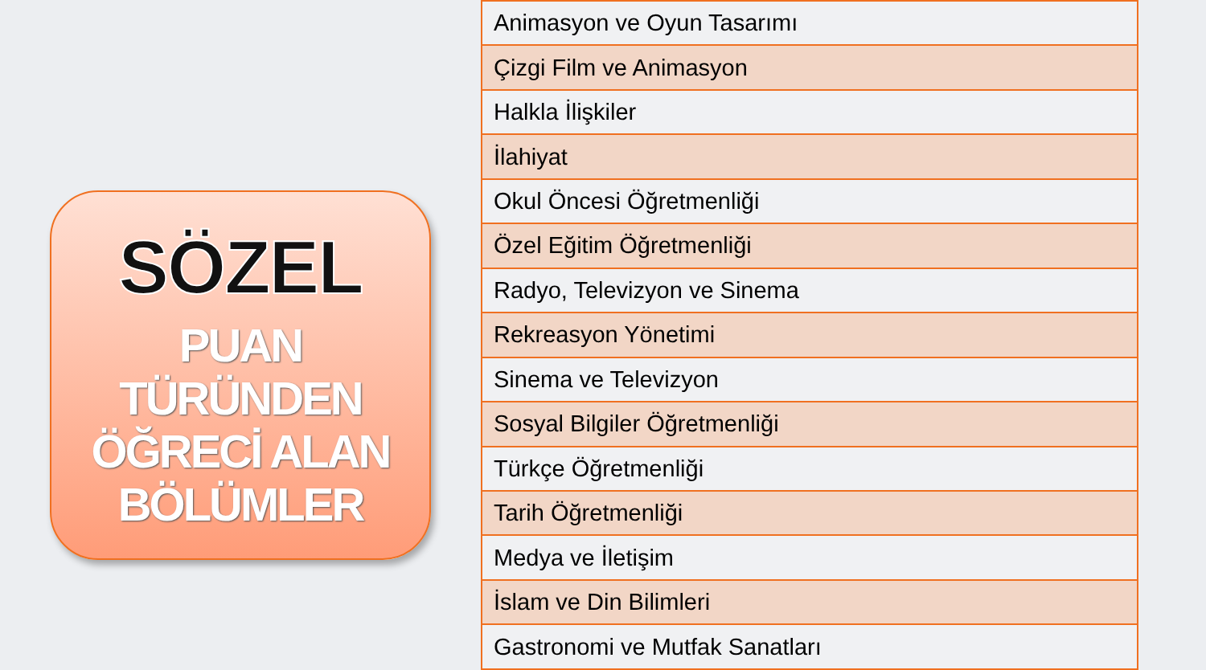SÖZEL
PUAN
TÜRÜNDEN
ÖĞRECİ ALAN
BÖLÜMLER
| Animasyon ve Oyun Tasarımı |
| Çizgi Film ve Animasyon |
| Halkla İlişkiler |
| İlahiyat |
| Okul Öncesi Öğretmenliği |
| Özel Eğitim Öğretmenliği |
| Radyo, Televizyon ve Sinema |
| Rekreasyon Yönetimi |
| Sinema ve Televizyon |
| Sosyal Bilgiler Öğretmenliği |
| Türkçe Öğretmenliği |
| Tarih Öğretmenliği |
| Medya ve İletişim |
| İslam ve Din Bilimleri |
| Gastronomi ve Mutfak Sanatları |